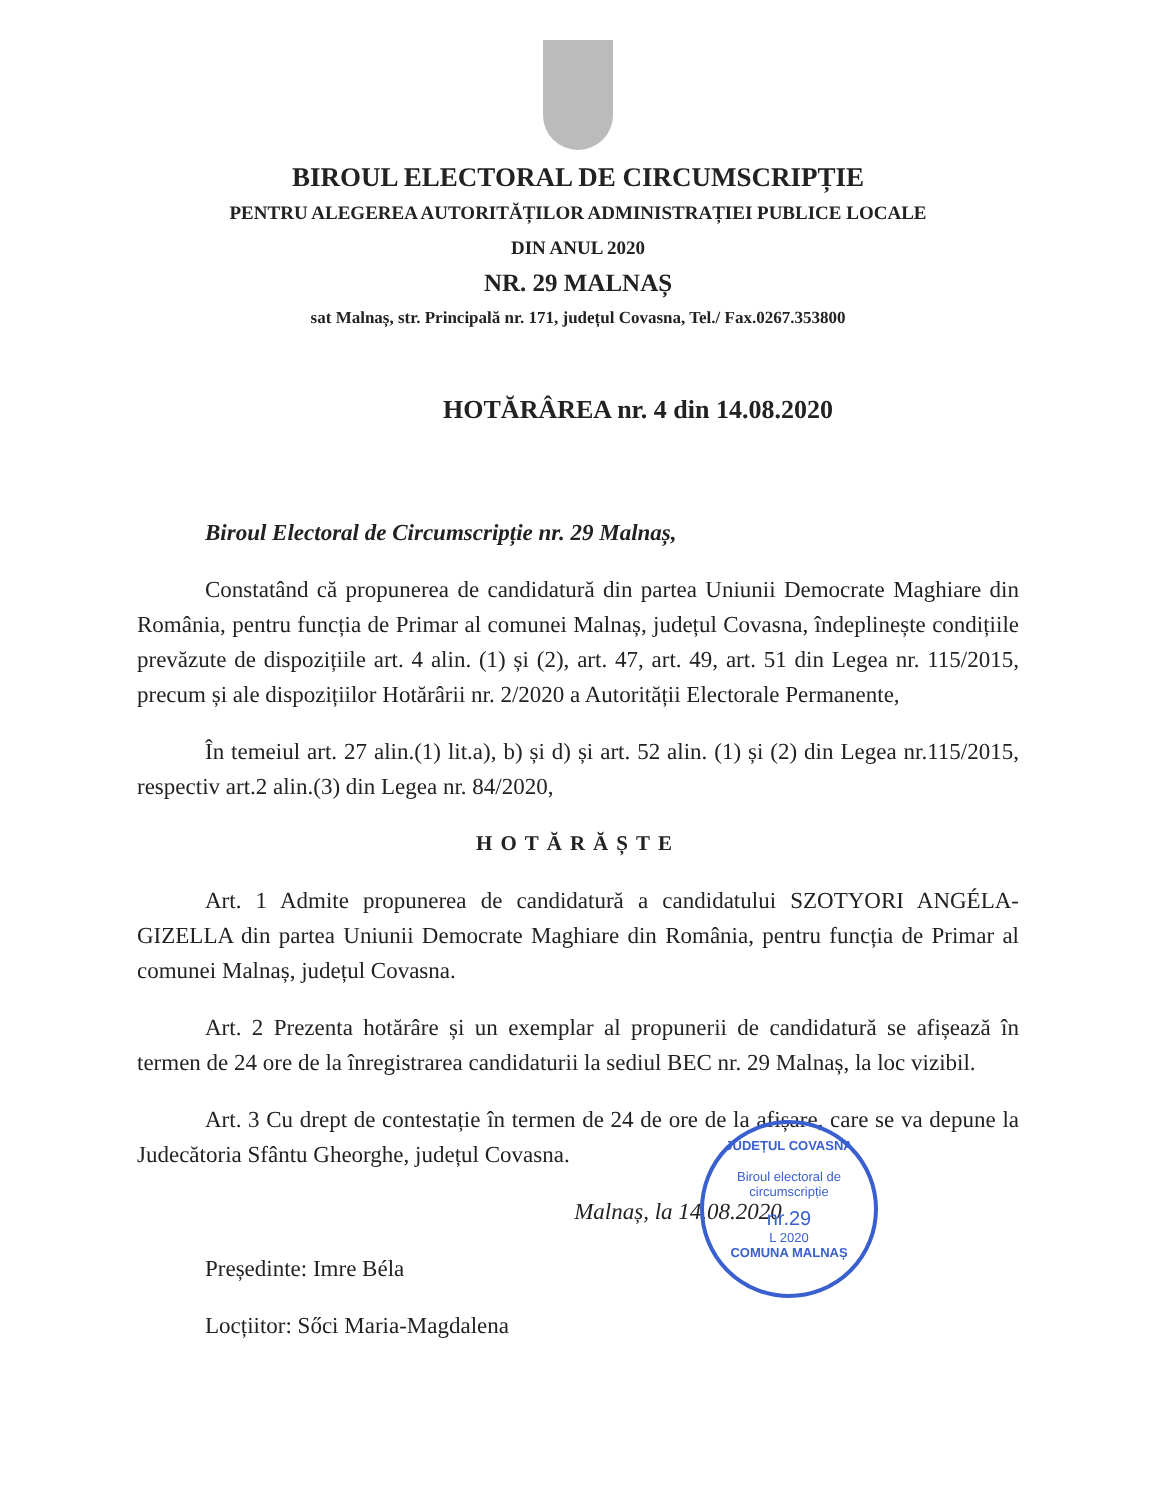BIROUL ELECTORAL DE CIRCUMSCRIPȚIE
PENTRU ALEGEREA AUTORITĂȚILOR ADMINISTRAȚIEI PUBLICE LOCALE
DIN ANUL 2020
NR. 29 MALNAȘ
sat Malnaș, str. Principală nr. 171, județul Covasna, Tel./ Fax.0267.353800
HOTĂRÂREA nr. 4 din 14.08.2020
Biroul Electoral de Circumscripție nr. 29 Malnaș,
Constatând că propunerea de candidatură din partea Uniunii Democrate Maghiare din România, pentru funcția de Primar al comunei Malnaș, județul Covasna, îndeplinește condițiile prevăzute de dispozițiile art. 4 alin. (1) și (2), art. 47, art. 49, art. 51 din Legea nr. 115/2015, precum și ale dispozițiilor Hotărârii nr. 2/2020 a Autorității Electorale Permanente,
În temeiul art. 27 alin.(1) lit.a), b) și d) și art. 52 alin. (1) și (2) din Legea nr.115/2015, respectiv art.2 alin.(3) din Legea nr. 84/2020,
HOTĂRĂȘTE
Art. 1 Admite propunerea de candidatură a candidatului SZOTYORI ANGÉLA-GIZELLA din partea Uniunii Democrate Maghiare din România, pentru funcția de Primar al comunei Malnaș, județul Covasna.
Art. 2 Prezenta hotărâre și un exemplar al propunerii de candidatură se afișează în termen de 24 ore de la înregistrarea candidaturii la sediul BEC nr. 29 Malnaș, la loc vizibil.
Art. 3 Cu drept de contestație în termen de 24 de ore de la afișare, care se va depune la Judecătoria Sfântu Gheorghe, județul Covasna.
Malnaș, la 14.08.2020
Președinte: Imre Béla
Locțiitor: Sőci Maria-Magdalena
JUDEȚUL COVASNA
Biroul electoral de circumscripție
nr.29
L 2020
COMUNA MALNAȘ